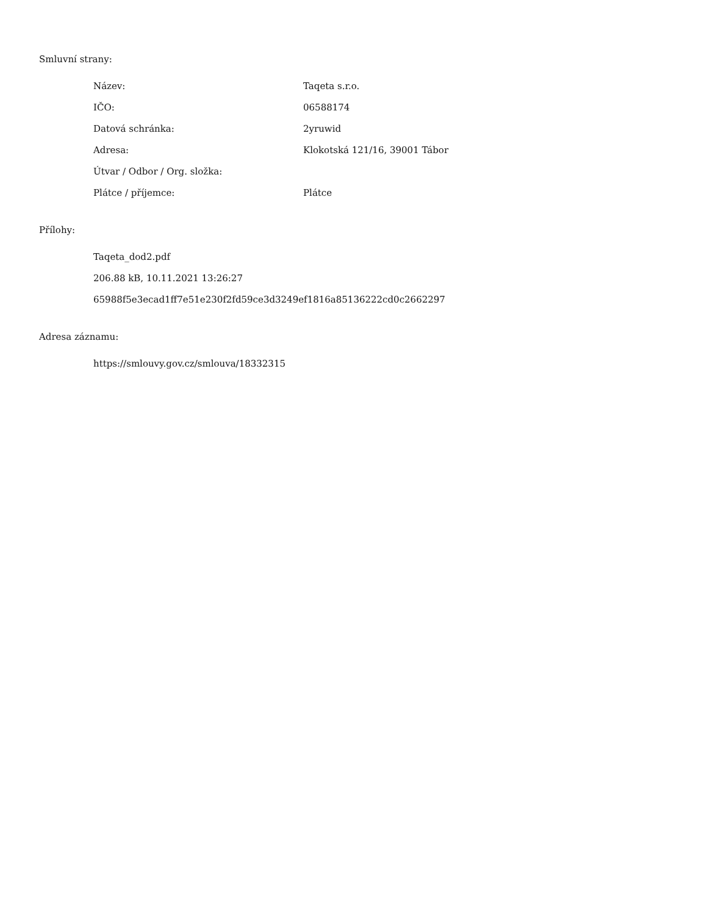Smluvní strany:
| Název: | Taqeta s.r.o. |
| IČO: | 06588174 |
| Datová schránka: | 2yruwid |
| Adresa: | Klokotská 121/16, 39001 Tábor |
| Útvar / Odbor / Org. složka: | |
| Plátce / příjemce: | Plátce |
Přílohy:
Taqeta_dod2.pdf
206.88 kB, 10.11.2021 13:26:27
65988f5e3ecad1ff7e51e230f2fd59ce3d3249ef1816a85136222cd0c2662297
Adresa záznamu:
https://smlouvy.gov.cz/smlouva/18332315